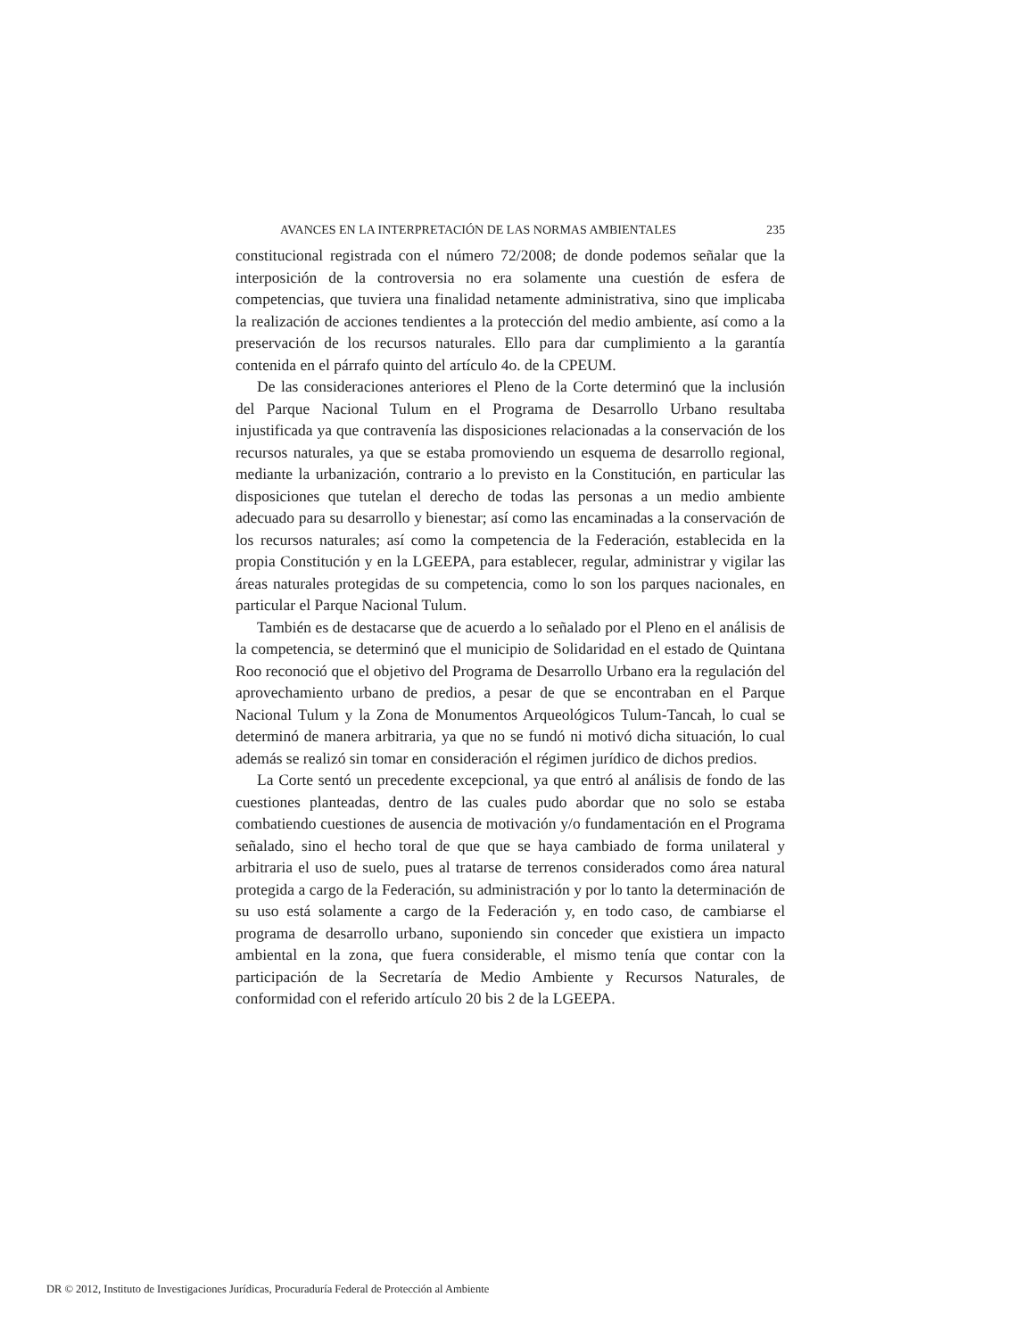AVANCES EN LA INTERPRETACIÓN DE LAS NORMAS AMBIENTALES 235
constitucional registrada con el número 72/2008; de donde podemos señalar que la interposición de la controversia no era solamente una cuestión de esfera de competencias, que tuviera una finalidad netamente administrativa, sino que implicaba la realización de acciones tendientes a la protección del medio ambiente, así como a la preservación de los recursos naturales. Ello para dar cumplimiento a la garantía contenida en el párrafo quinto del artículo 4o. de la CPEUM.
De las consideraciones anteriores el Pleno de la Corte determinó que la inclusión del Parque Nacional Tulum en el Programa de Desarrollo Urbano resultaba injustificada ya que contravenía las disposiciones relacionadas a la conservación de los recursos naturales, ya que se estaba promoviendo un esquema de desarrollo regional, mediante la urbanización, contrario a lo previsto en la Constitución, en particular las disposiciones que tutelan el derecho de todas las personas a un medio ambiente adecuado para su desarrollo y bienestar; así como las encaminadas a la conservación de los recursos naturales; así como la competencia de la Federación, establecida en la propia Constitución y en la LGEEPA, para establecer, regular, administrar y vigilar las áreas naturales protegidas de su competencia, como lo son los parques nacionales, en particular el Parque Nacional Tulum.
También es de destacarse que de acuerdo a lo señalado por el Pleno en el análisis de la competencia, se determinó que el municipio de Solidaridad en el estado de Quintana Roo reconoció que el objetivo del Programa de Desarrollo Urbano era la regulación del aprovechamiento urbano de predios, a pesar de que se encontraban en el Parque Nacional Tulum y la Zona de Monumentos Arqueológicos Tulum-Tancah, lo cual se determinó de manera arbitraria, ya que no se fundó ni motivó dicha situación, lo cual además se realizó sin tomar en consideración el régimen jurídico de dichos predios.
La Corte sentó un precedente excepcional, ya que entró al análisis de fondo de las cuestiones planteadas, dentro de las cuales pudo abordar que no solo se estaba combatiendo cuestiones de ausencia de motivación y/o fundamentación en el Programa señalado, sino el hecho toral de que que se haya cambiado de forma unilateral y arbitraria el uso de suelo, pues al tratarse de terrenos considerados como área natural protegida a cargo de la Federación, su administración y por lo tanto la determinación de su uso está solamente a cargo de la Federación y, en todo caso, de cambiarse el programa de desarrollo urbano, suponiendo sin conceder que existiera un impacto ambiental en la zona, que fuera considerable, el mismo tenía que contar con la participación de la Secretaría de Medio Ambiente y Recursos Naturales, de conformidad con el referido artículo 20 bis 2 de la LGEEPA.
DR © 2012, Instituto de Investigaciones Jurídicas, Procuraduría Federal de Protección al Ambiente